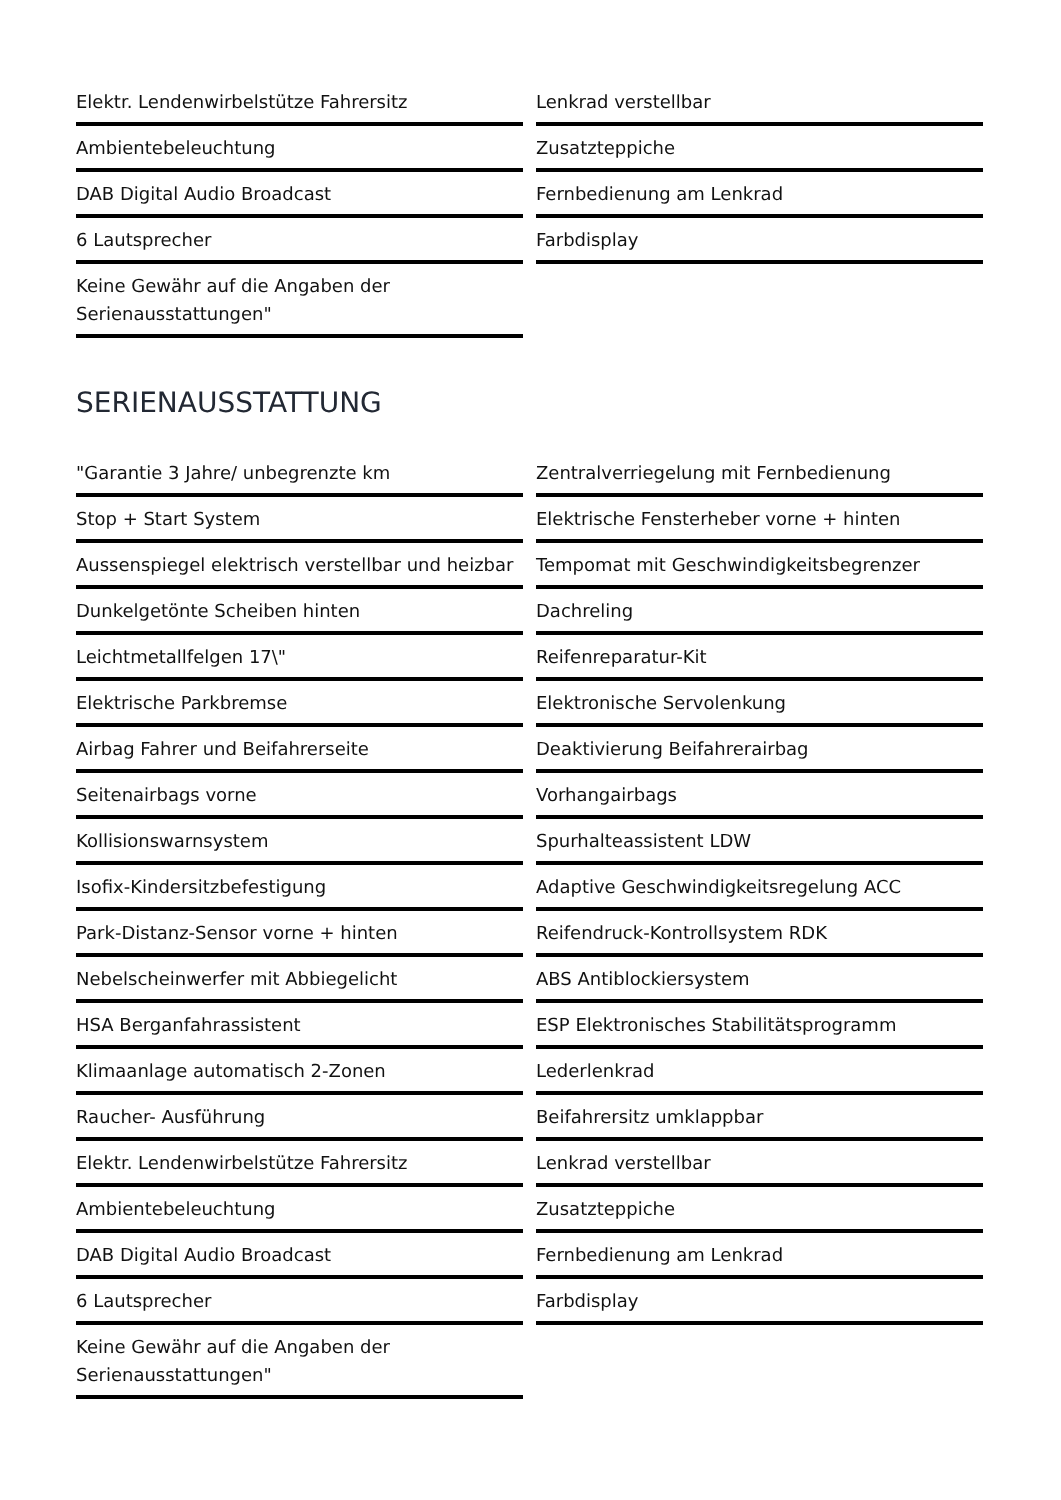Elektr. Lendenwirbelstütze Fahrersitz
Lenkrad verstellbar
Ambientebeleuchtung
Zusatzteppiche
DAB Digital Audio Broadcast
Fernbedienung am Lenkrad
6 Lautsprecher
Farbdisplay
Keine Gewähr auf die Angaben der Serienausstattungen"
SERIENAUSSTATTUNG
"Garantie 3 Jahre/ unbegrenzte km
Zentralverriegelung mit Fernbedienung
Stop + Start System
Elektrische Fensterheber vorne + hinten
Aussenspiegel elektrisch verstellbar und heizbar
Tempomat mit Geschwindigkeitsbegrenzer
Dunkelgetönte Scheiben hinten
Dachreling
Leichtmetallfelgen 17\"
Reifenreparatur-Kit
Elektrische Parkbremse
Elektronische Servolenkung
Airbag Fahrer und Beifahrerseite
Deaktivierung Beifahrerairbag
Seitenairbags vorne
Vorhangairbags
Kollisionswarnsystem
Spurhalteassistent LDW
Isofix-Kindersitzbefestigung
Adaptive Geschwindigkeitsregelung ACC
Park-Distanz-Sensor vorne + hinten
Reifendruck-Kontrollsystem RDK
Nebelscheinwerfer mit Abbiegelicht
ABS Antiblockiersystem
HSA Berganfahrassistent
ESP Elektronisches Stabilitätsprogramm
Klimaanlage automatisch 2-Zonen
Lederlenkrad
Raucher- Ausführung
Beifahrersitz umklappbar
Elektr. Lendenwirbelstütze Fahrersitz
Lenkrad verstellbar
Ambientebeleuchtung
Zusatzteppiche
DAB Digital Audio Broadcast
Fernbedienung am Lenkrad
6 Lautsprecher
Farbdisplay
Keine Gewähr auf die Angaben der Serienausstattungen"